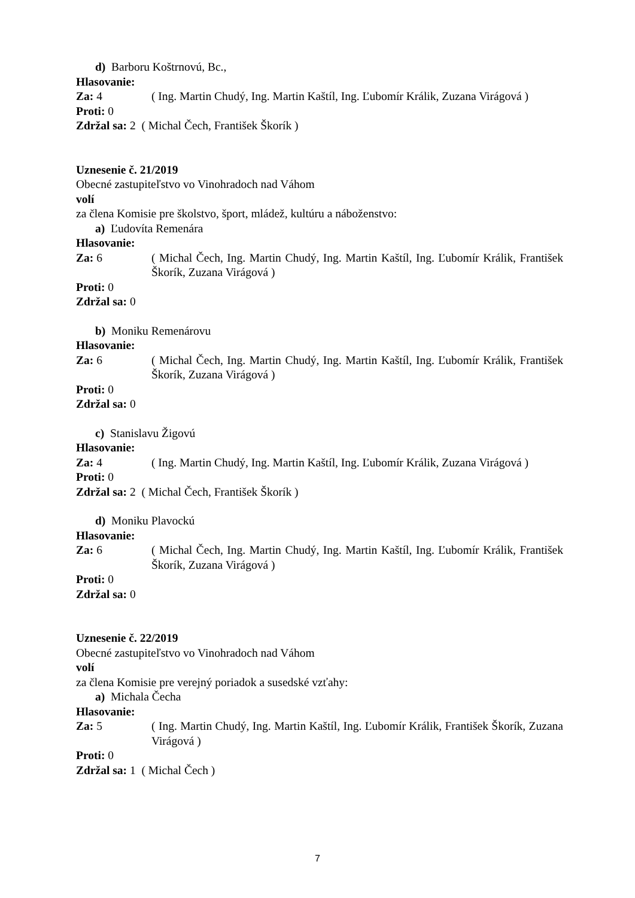d) Barboru Koštrnovú, Bc.,
Hlasovanie:
Za: 4 ( Ing. Martin Chudý, Ing. Martin Kaštíl, Ing. Ľubomír Králik, Zuzana Virágová )
Proti: 0
Zdržal sa: 2 ( Michal Čech, František Škorík )
Uznesenie č. 21/2019
Obecné zastupiteľstvo vo Vinohradoch nad Váhom
volí
za člena Komisie pre školstvo, šport, mládež, kultúru a náboženstvo:
a) Ľudovíta Remenára
Hlasovanie:
Za: 6 ( Michal Čech, Ing. Martin Chudý, Ing. Martin Kaštíl, Ing. Ľubomír Králik, František Škorík, Zuzana Virágová )
Proti: 0
Zdržal sa: 0
b) Moniku Remenárovu
Hlasovanie:
Za: 6 ( Michal Čech, Ing. Martin Chudý, Ing. Martin Kaštíl, Ing. Ľubomír Králik, František Škorík, Zuzana Virágová )
Proti: 0
Zdržal sa: 0
c) Stanislavu Žigovú
Hlasovanie:
Za: 4 ( Ing. Martin Chudý, Ing. Martin Kaštíl, Ing. Ľubomír Králik, Zuzana Virágová )
Proti: 0
Zdržal sa: 2 ( Michal Čech, František Škorík )
d) Moniku Plavockú
Hlasovanie:
Za: 6 ( Michal Čech, Ing. Martin Chudý, Ing. Martin Kaštíl, Ing. Ľubomír Králik, František Škorík, Zuzana Virágová )
Proti: 0
Zdržal sa: 0
Uznesenie č. 22/2019
Obecné zastupiteľstvo vo Vinohradoch nad Váhom
volí
za člena Komisie pre verejný poriadok a susedské vzťahy:
a) Michala Čecha
Hlasovanie:
Za: 5 ( Ing. Martin Chudý, Ing. Martin Kaštíl, Ing. Ľubomír Králik, František Škorík, Zuzana Virágová )
Proti: 0
Zdržal sa: 1 ( Michal Čech )
7